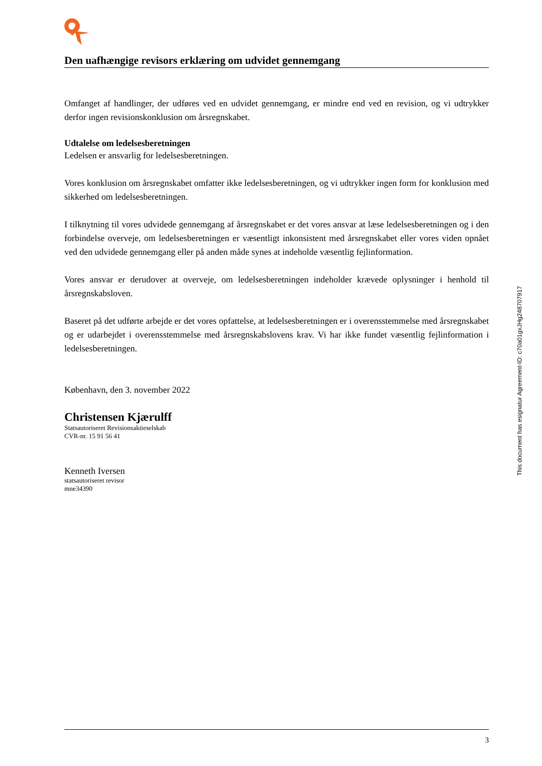Den uafhængige revisors erklæring om udvidet gennemgang
Omfanget af handlinger, der udføres ved en udvidet gennemgang, er mindre end ved en revision, og vi udtrykker derfor ingen revisionskonklusion om årsregnskabet.
Udtalelse om ledelsesberetningen
Ledelsen er ansvarlig for ledelsesberetningen.
Vores konklusion om årsregnskabet omfatter ikke ledelsesberetningen, og vi udtrykker ingen form for konklusion med sikkerhed om ledelsesberetningen.
I tilknytning til vores udvidede gennemgang af årsregnskabet er det vores ansvar at læse ledelsesberetningen og i den forbindelse overveje, om ledelsesberetningen er væsentligt inkonsistent med årsregnskabet eller vores viden opnået ved den udvidede gennemgang eller på anden måde synes at indeholde væsentlig fejlinformation.
Vores ansvar er derudover at overveje, om ledelsesberetningen indeholder krævede oplysninger i henhold til årsregnskabsloven.
Baseret på det udførte arbejde er det vores opfattelse, at ledelsesberetningen er i overensstemmelse med årsregnskabet og er udarbejdet i overensstemmelse med årsregnskabslovens krav. Vi har ikke fundet væsentlig fejlinformation i ledelsesberetningen.
København, den 3. november 2022
Christensen Kjærulff
Statsautoriseret Revisionsaktieselskab
CVR-nr. 15 91 56 41
Kenneth Iversen
statsautoriseret revisor
mne34390
This document has esignatur Agreement-ID: c70a01gxJHg248707917
3